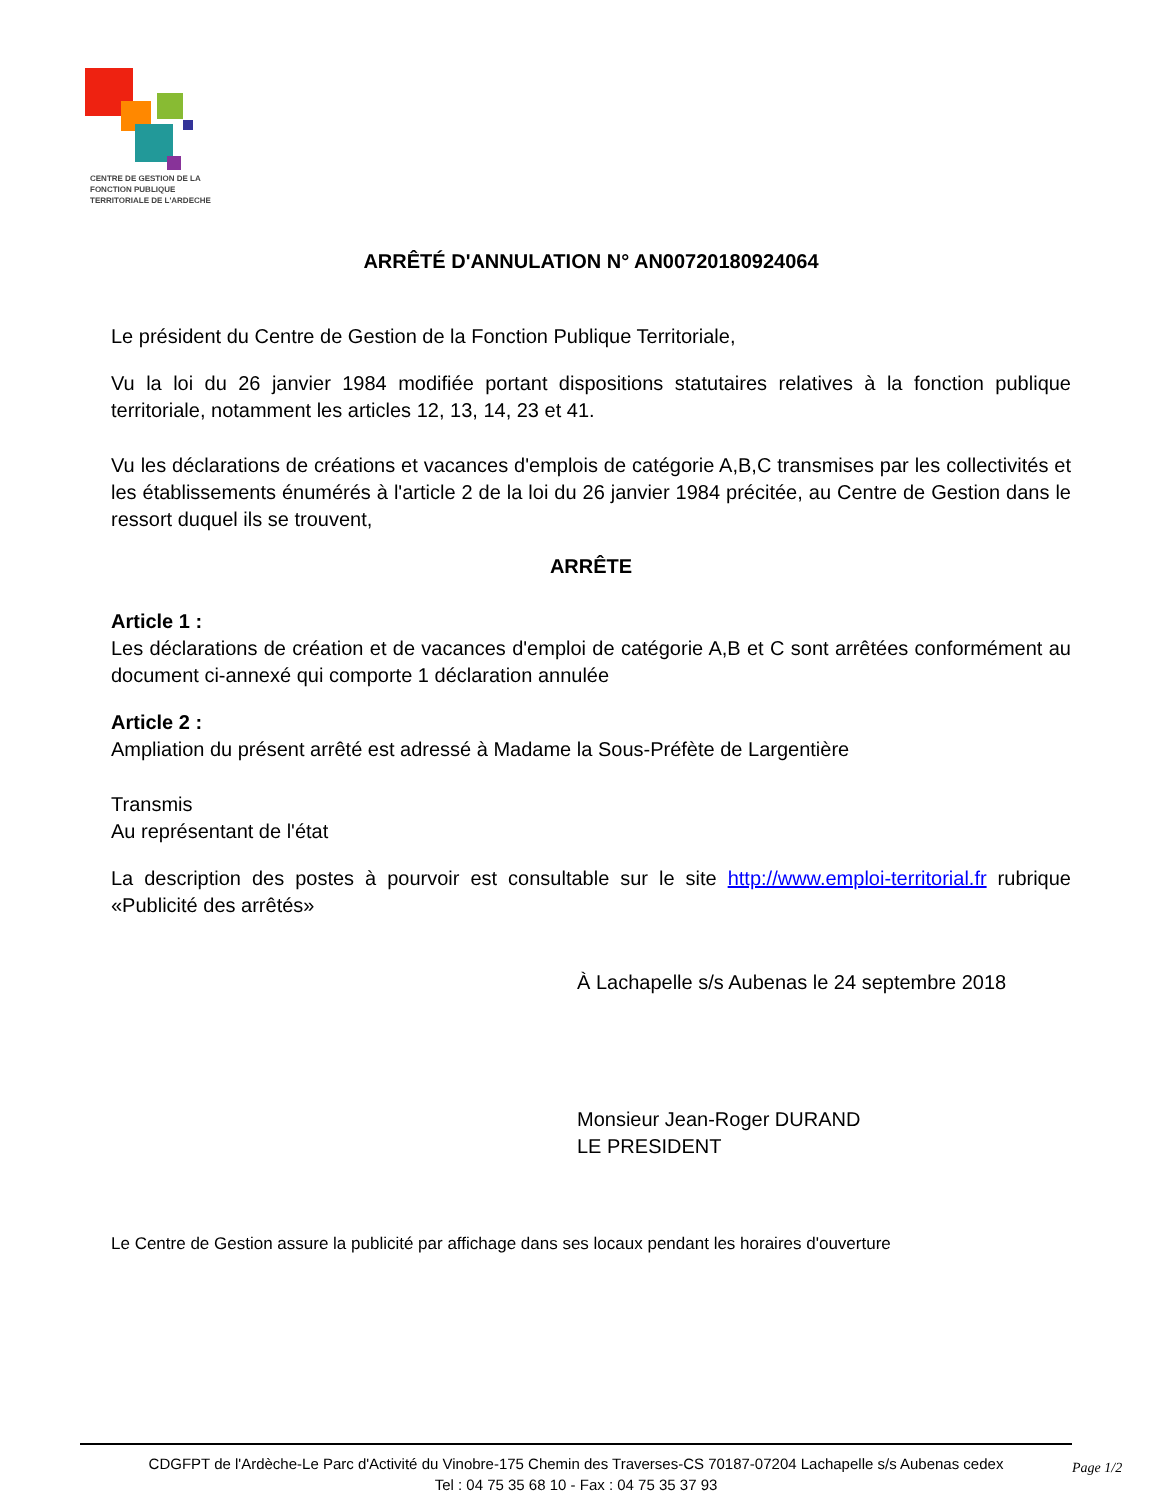CENTRE DE GESTION DE LA
FONCTION PUBLIQUE
TERRITORIALE DE L'ARDECHE
ARRÊTÉ D'ANNULATION N° AN00720180924064
Le président du Centre de Gestion de la Fonction Publique Territoriale,
Vu la loi du 26 janvier 1984 modifiée portant dispositions statutaires relatives à la fonction publique territoriale, notamment les articles 12, 13, 14, 23 et 41.
Vu les déclarations de créations et vacances d'emplois de catégorie A,B,C transmises par les collectivités et les établissements énumérés à l'article 2 de la loi du 26 janvier 1984 précitée, au Centre de Gestion dans le ressort duquel ils se trouvent,
ARRÊTE
Article 1 :
Les déclarations de création et de vacances d'emploi de catégorie A,B et C sont arrêtées conformément au document ci-annexé qui comporte 1 déclaration annulée
Article 2 :
Ampliation du présent arrêté est adressé à Madame la Sous-Préfète de Largentière
Transmis
Au représentant de l'état
La description des postes à pourvoir est consultable sur le site http://www.emploi-territorial.fr rubrique «Publicité des arrêtés»
À Lachapelle s/s Aubenas le 24 septembre 2018
Monsieur Jean-Roger DURAND
LE PRESIDENT
Le Centre de Gestion assure la publicité par affichage dans ses locaux pendant les horaires d'ouverture
CDGFPT de l'Ardèche-Le Parc d'Activité du Vinobre-175 Chemin des Traverses-CS 70187-07204 Lachapelle s/s Aubenas cedex
Tel : 04 75 35 68 10 - Fax : 04 75 35 37 93
Page 1/2